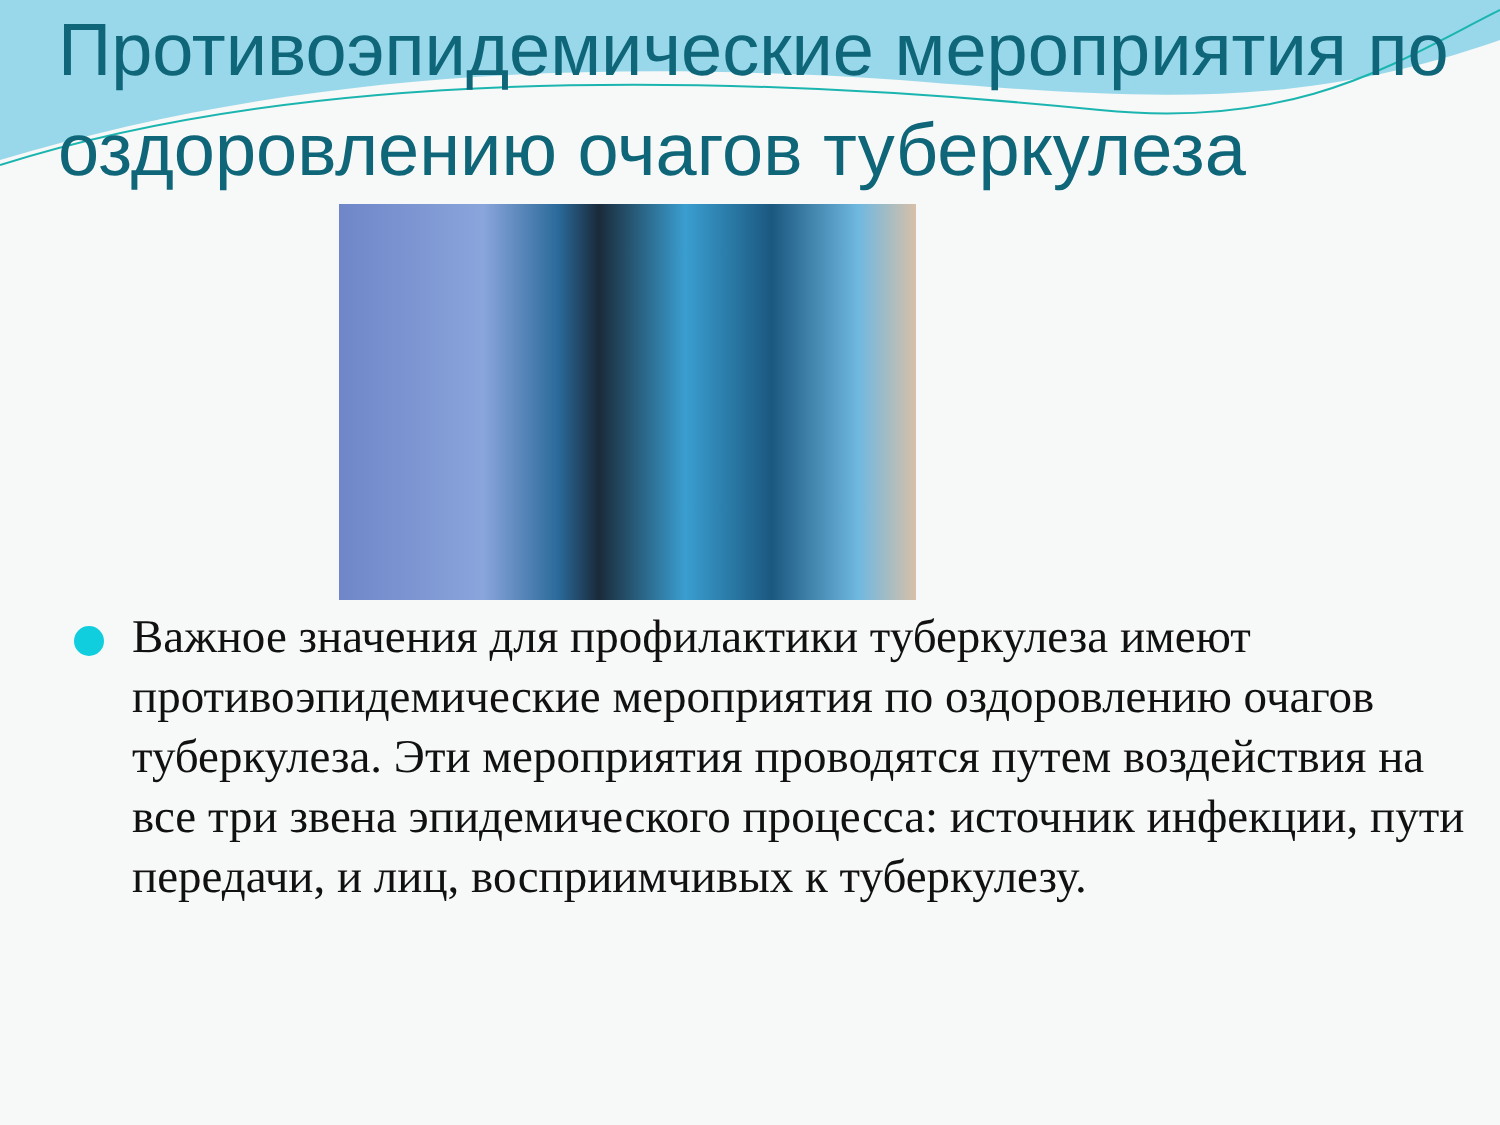Противоэпидемические мероприятия по оздоровлению очагов туберкулеза
Важное значения для профилактики туберкулеза имеют противоэпидемические мероприятия по оздоровлению очагов туберкулеза. Эти мероприятия проводятся путем воздействия на все три звена эпидемического процесса: источник инфекции, пути передачи, и лиц, восприимчивых к туберкулезу.